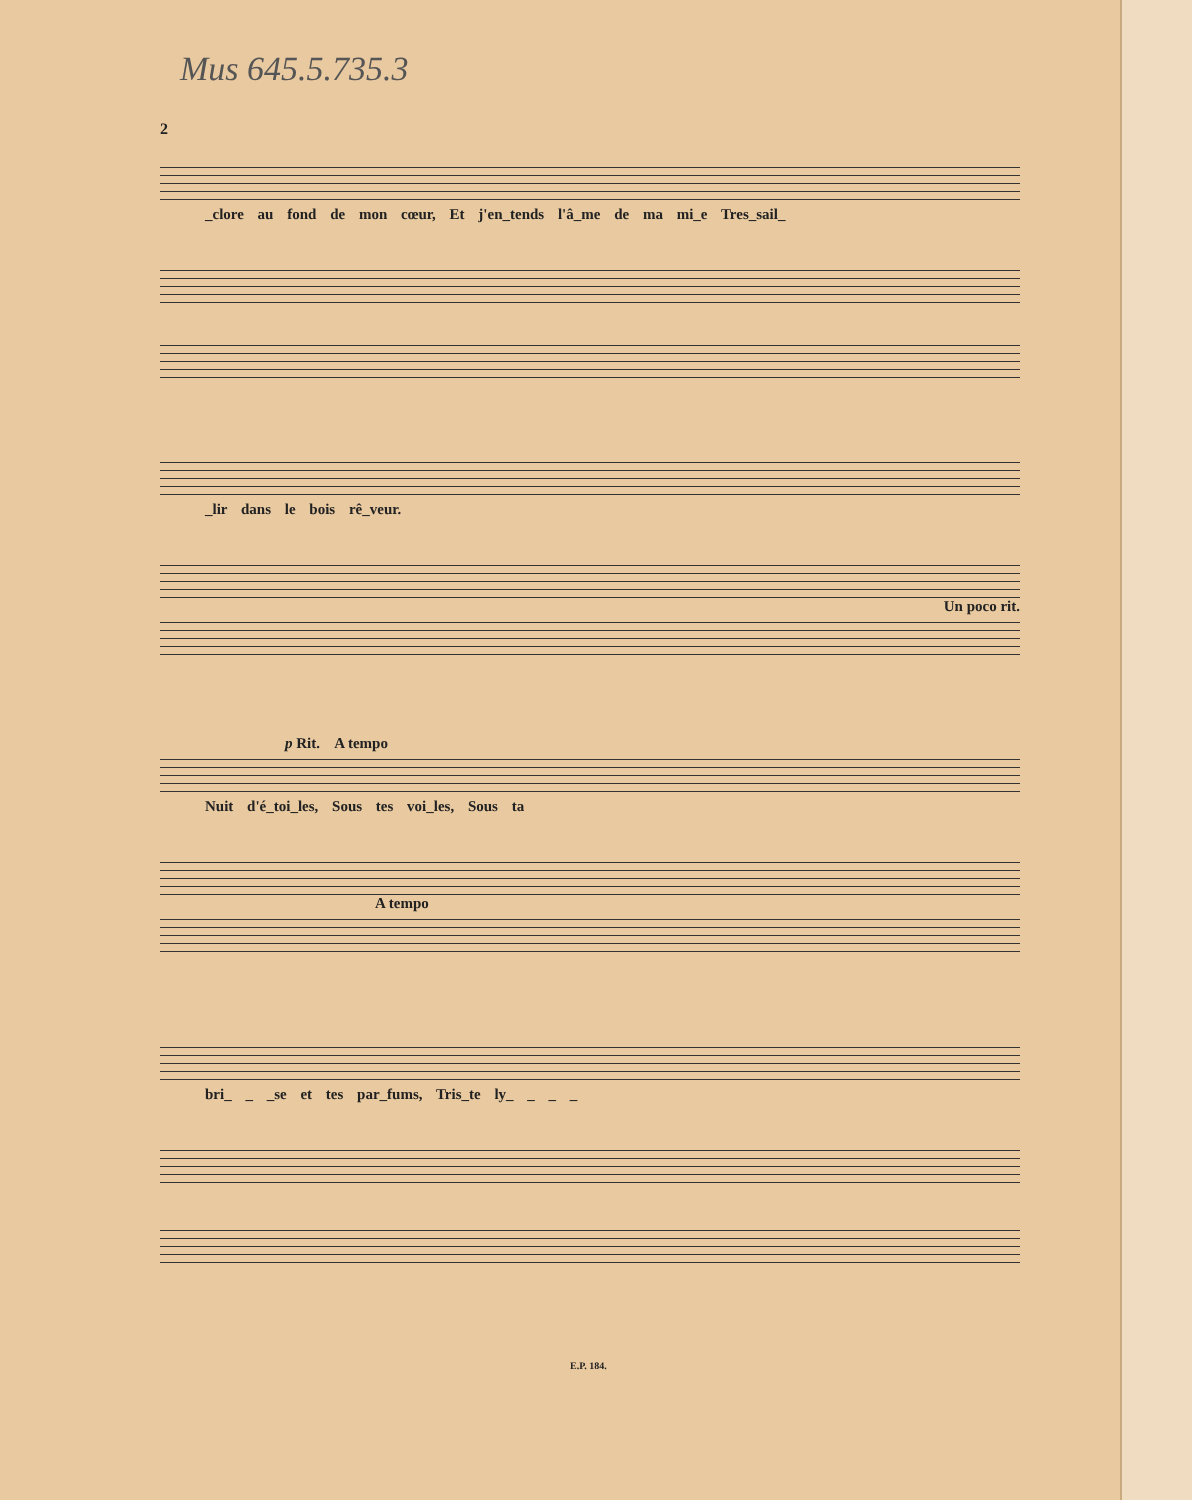Mus 645.5.735.3
2
_clore au fond de mon cœur, Et j'en_tends l'â_me de ma mi_e Tres_sail_
_lir dans le bois rê_veur.
Un poco rit.
p Rit. A tempo
Nuit d'é_toi_les, Sous tes voi_les, Sous ta
A tempo
bri_ _ _se et tes par_fums, Tris_te ly_ _ _ _
E.P. 184.